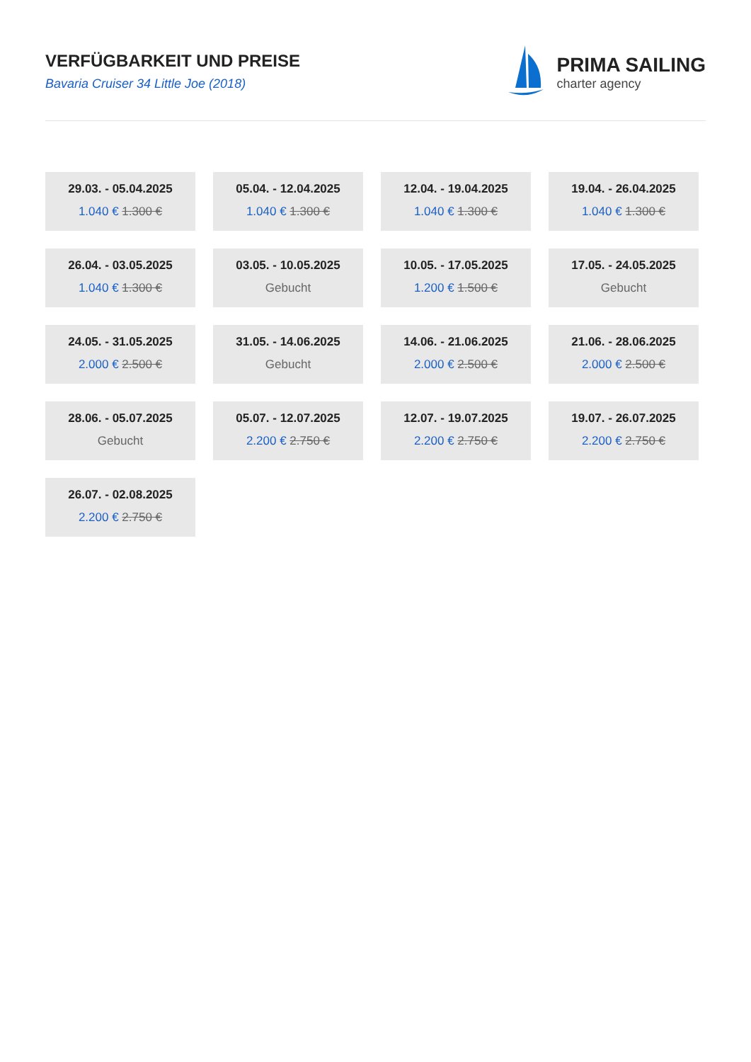VERFÜGBARKEIT UND PREISE
Bavaria Cruiser 34 Little Joe (2018)
PRIMA SAILING
charter agency
29.03. - 05.04.2025
1.040 € 1.300 €
05.04. - 12.04.2025
1.040 € 1.300 €
12.04. - 19.04.2025
1.040 € 1.300 €
19.04. - 26.04.2025
1.040 € 1.300 €
26.04. - 03.05.2025
1.040 € 1.300 €
03.05. - 10.05.2025
Gebucht
10.05. - 17.05.2025
1.200 € 1.500 €
17.05. - 24.05.2025
Gebucht
24.05. - 31.05.2025
2.000 € 2.500 €
31.05. - 14.06.2025
Gebucht
14.06. - 21.06.2025
2.000 € 2.500 €
21.06. - 28.06.2025
2.000 € 2.500 €
28.06. - 05.07.2025
Gebucht
05.07. - 12.07.2025
2.200 € 2.750 €
12.07. - 19.07.2025
2.200 € 2.750 €
19.07. - 26.07.2025
2.200 € 2.750 €
26.07. - 02.08.2025
2.200 € 2.750 €